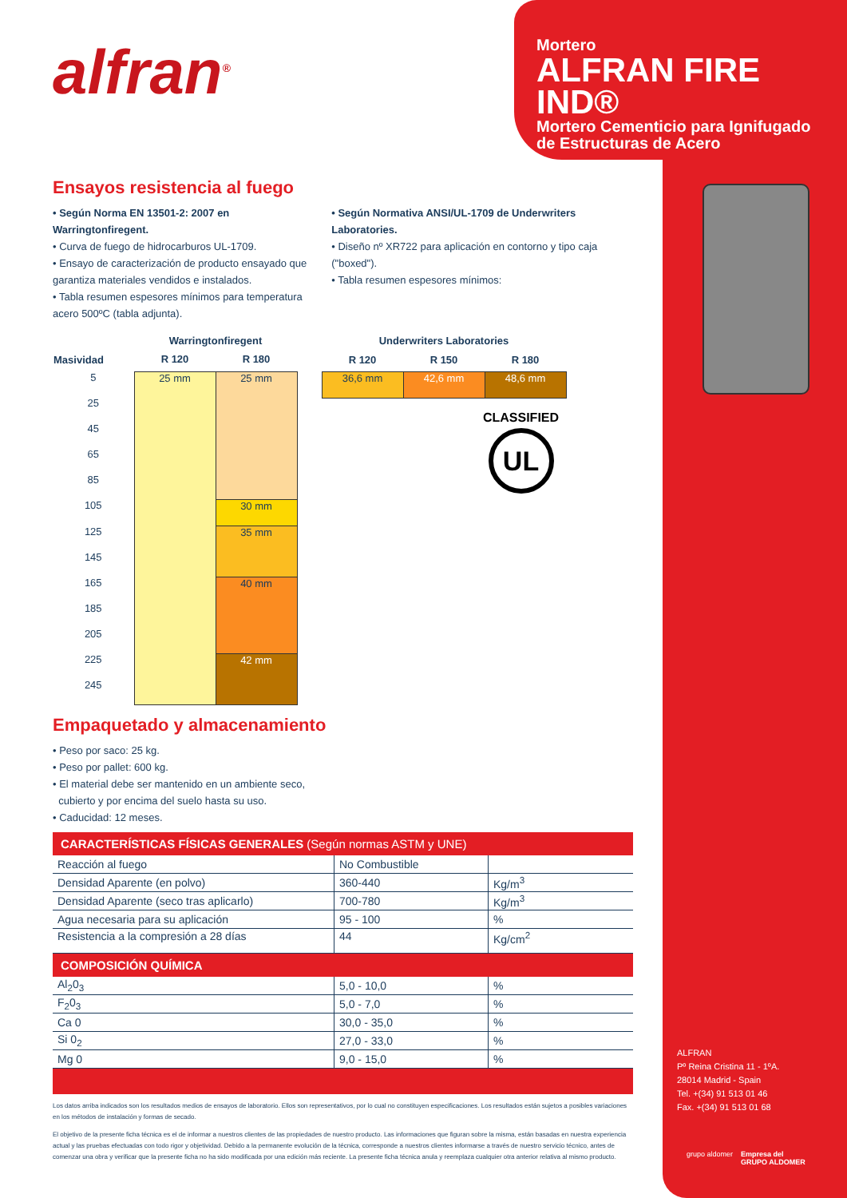alfran<sup>®</sup>
Mortero
ALFRAN FIRE IND®
Mortero Cementicio para Ignifugado
de Estructuras de Acero
Ensayos resistencia al fuego
• Según Norma EN 13501-2: 2007 en Warringtonfiregent.
• Curva de fuego de hidrocarburos UL-1709.
• Ensayo de caracterización de producto ensayado que garantiza materiales vendidos e instalados.
• Tabla resumen espesores mínimos para temperatura acero 500ºC (tabla adjunta).
• Según Normativa ANSI/UL-1709 de Underwriters Laboratories.
• Diseño nº XR722 para aplicación en contorno y tipo caja ("boxed").
• Tabla resumen espesores mínimos:
| | Warringtonfiregent | |
| --- | --- | --- |
| Masividad | R 120 | R 180 |
| 5 | 25 mm | 25 mm |
| 25 | | |
| 45 | | |
| 65 | | |
| 85 | | |
| 105 | | 30 mm |
| 125 | | 35 mm |
| 145 | | |
| 165 | | 40 mm |
| 185 | | |
| 205 | | |
| 225 | | 42 mm |
| 245 | | |
| Underwriters Laboratories | | |
| --- | --- | --- |
| R 120 | R 150 | R 180 |
| 36,6 mm | 42,6 mm | 48,6 mm |
CLASSIFIED
UL
Empaquetado y almacenamiento
• Peso por saco: 25 kg.
• Peso por pallet: 600 kg.
• El material debe ser mantenido en un ambiente seco,
cubierto y por encima del suelo hasta su uso.
• Caducidad: 12 meses.
| CARACTERÍSTICAS FÍSICAS GENERALES (Según normas ASTM y UNE) | | |
| --- | --- | --- |
| Reacción al fuego | No Combustible | |
| Densidad Aparente (en polvo) | 360-440 | Kg/m<sup>3</sup> |
| Densidad Aparente (seco tras aplicarlo) | 700-780 | Kg/m<sup>3</sup> |
| Agua necesaria para su aplicación | 95 - 100 | % |
| Resistencia a la compresión a 28 días | 44 | Kg/cm<sup>2</sup> |
| COMPOSICIÓN QUÍMICA | | |
| Al<sub>2</sub>0<sub>3</sub> | 5,0 - 10,0 | % |
| F<sub>2</sub>0<sub>3</sub> | 5,0 - 7,0 | % |
| Ca 0 | 30,0 - 35,0 | % |
| Si 0<sub>2</sub> | 27,0 - 33,0 | % |
| Mg 0 | 9,0 - 15,0 | % |
Los datos arriba indicados son los resultados medios de ensayos de laboratorio. Ellos son representativos, por lo cual no constituyen especificaciones. Los resultados están sujetos a posibles variaciones en los métodos de instalación y formas de secado.
El objetivo de la presente ficha técnica es el de informar a nuestros clientes de las propiedades de nuestro producto. Las informaciones que figuran sobre la misma, están basadas en nuestra experiencia actual y las pruebas efectuadas con todo rigor y objetividad. Debido a la permanente evolución de la técnica, corresponde a nuestros clientes informarse a través de nuestro servicio técnico, antes de comenzar una obra y verificar que la presente ficha no ha sido modificada por una edición más reciente. La presente ficha técnica anula y reemplaza cualquier otra anterior relativa al mismo producto.
ALFRAN
Pº Reina Cristina 11 - 1ºA.
28014 Madrid - Spain
Tel. +(34) 91 513 01 46
Fax. +(34) 91 513 01 68
grupo aldomer Empresa del
GRUPO ALDOMER